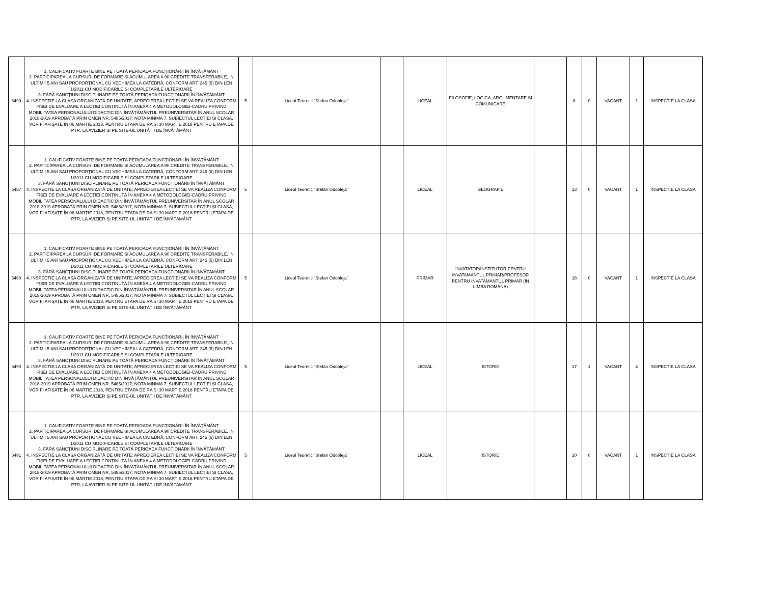| 6499 | 1. CALIFICATIV FOARTE BINE PE TOATĂ PERIOADA FUNCŢIONĂRII ÎN ÎNVĂŢĂMÂNT 2. PARTICIPAREA LA CURSURI DE FORMARE SI ACUMULAREA A 90 CREDITE TRANSFERABILE, IN ULTIMII 5 ANI SAU PROPORŢIONAL CU VECHIMEA LA CATEDRĂ, CONFORM ART. 245 (6) DIN LEN 1/2011 CU MODIFICARILE SI COMPLETARILE ULTERIOARE 3. FĂRĂ SANCŢIUNI DISCIPLINARE PE TOATĂ PERIOADA FUNCŢIONĂRII ÎN ÎNVĂŢĂMÂNT 4. INSPECTIE LA CLASA ORGANIZATĂ DE UNITATE; APRECIEREA LECȚIEI SE VA REALIZA CONFORM FIȘEI DE EVALUARE A LECȚIEI CONȚINUTĂ ÎN ANEXA 4 A METODOLOGIEI-CADRU PRIVIND MOBILITATEA PERSONALULUI DIDACTIC DIN ÎNVĂȚĂMÂNTUL PREUNIVERSITAR ÎN ANUL ȘCOLAR 2018-2019 APROBATĂ PRIN OMEN NR. 5485/2017; NOTA MINIMA 7, SUBIECTUL LECȚIEI ȘI CLASA, VOR FI AFIȘATE ÎN 06 MARTIE 2018, PENTRU ETAPA DE RA ȘI 30 MARTIE 2018 PENTRU ETAPA DE PTR, LA AVIZIER ȘI PE SITE-UL UNITĂȚII DE ÎNVĂȚĂMÂNT | 5 | Liceul Teoretic "Ștefan Odobleja" | | LICEAL | FILOSOFIE; LOGICA, ARGUMENTARE SI COMUNICARE | | 6 | 0 | VACANT | 1 | INSPECTIE LA CLASA |
| 6487 | 1. CALIFICATIV FOARTE BINE PE TOATĂ PERIOADA FUNCŢIONĂRII ÎN ÎNVĂŢĂMÂNT 2. PARTICIPAREA LA CURSURI DE FORMARE SI ACUMULAREA A 90 CREDITE TRANSFERABILE, IN ULTIMII 5 ANI SAU PROPORŢIONAL CU VECHIMEA LA CATEDRĂ, CONFORM ART. 245 (6) DIN LEN 1/2011 CU MODIFICARILE SI COMPLETARILE ULTERIOARE 3. FĂRĂ SANCŢIUNI DISCIPLINARE PE TOATĂ PERIOADA FUNCŢIONĂRII ÎN ÎNVĂŢĂMÂNT 4. INSPECTIE LA CLASA ORGANIZATĂ DE UNITATE; APRECIEREA LECȚIEI SE VA REALIZA CONFORM FIȘEI DE EVALUARE A LECȚIEI CONȚINUTĂ ÎN ANEXA 4 A METODOLOGIEI-CADRU PRIVIND MOBILITATEA PERSONALULUI DIDACTIC DIN ÎNVĂȚĂMÂNTUL PREUNIVERSITAR ÎN ANUL ȘCOLAR 2018-2019 APROBATĂ PRIN OMEN NR. 5485/2017; NOTA MINIMA 7, SUBIECTUL LECȚIEI ȘI CLASA, VOR FI AFIȘATE ÎN 06 MARTIE 2018, PENTRU ETAPA DE RA ȘI 30 MARTIE 2018 PENTRU ETAPA DE PTR, LA AVIZIER ȘI PE SITE-UL UNITĂȚII DE ÎNVĂȚĂMÂNT | 5 | Liceul Teoretic "Ștefan Odobleja" | | LICEAL | GEOGRAFIE | | 13 | 0 | VACANT | 1 | INSPECTIE LA CLASA |
| 6460 | 1. CALIFICATIV FOARTE BINE PE TOATĂ PERIOADA FUNCŢIONĂRII ÎN ÎNVĂŢĂMÂNT 2. PARTICIPAREA LA CURSURI DE FORMARE SI ACUMULAREA A 90 CREDITE TRANSFERABILE, IN ULTIMII 5 ANI SAU PROPORŢIONAL CU VECHIMEA LA CATEDRĂ, CONFORM ART. 245 (6) DIN LEN 1/2011 CU MODIFICARILE SI COMPLETARILE ULTERIOARE 3. FĂRĂ SANCŢIUNI DISCIPLINARE PE TOATĂ PERIOADA FUNCŢIONĂRII ÎN ÎNVĂŢĂMÂNT 4. INSPECTIE LA CLASA ORGANIZATĂ DE UNITATE; APRECIEREA LECȚIEI SE VA REALIZA CONFORM FIȘEI DE EVALUARE A LECȚIEI CONȚINUTĂ ÎN ANEXA 4 A METODOLOGIEI-CADRU PRIVIND MOBILITATEA PERSONALULUI DIDACTIC DIN ÎNVĂȚĂMÂNTUL PREUNIVERSITAR ÎN ANUL ȘCOLAR 2018-2019 APROBATĂ PRIN OMEN NR. 5485/2017; NOTA MINIMA 7, SUBIECTUL LECȚIEI ȘI CLASA, VOR FI AFIȘATE ÎN 06 MARTIE 2018, PENTRU ETAPA DE RA ȘI 30 MARTIE 2018 PENTRU ETAPA DE PTR, LA AVIZIER ȘI PE SITE-UL UNITĂȚII DE ÎNVĂȚĂMÂNT | 5 | Liceul Teoretic "Ștefan Odobleja" | | PRIMAR | INVATATOR/INSTITUTOR PENTRU INVATAMANTUL PRIMAR/PROFESOR PENTRU INVATAMANTUL PRIMAR (IN LIMBA ROMANA) | | 18 | 0 | VACANT | 1 | INSPECTIE LA CLASA |
| 6490 | 1. CALIFICATIV FOARTE BINE PE TOATĂ PERIOADA FUNCŢIONĂRII ÎN ÎNVĂŢĂMÂNT 2. PARTICIPAREA LA CURSURI DE FORMARE SI ACUMULAREA A 90 CREDITE TRANSFERABILE, IN ULTIMII 5 ANI SAU PROPORŢIONAL CU VECHIMEA LA CATEDRĂ, CONFORM ART. 245 (6) DIN LEN 1/2011 CU MODIFICARILE SI COMPLETARILE ULTERIOARE 3. FĂRĂ SANCŢIUNI DISCIPLINARE PE TOATĂ PERIOADA FUNCŢIONĂRII ÎN ÎNVĂŢĂMÂNT 4. INSPECTIE LA CLASA ORGANIZATĂ DE UNITATE; APRECIEREA LECȚIEI SE VA REALIZA CONFORM FIȘEI DE EVALUARE A LECȚIEI CONȚINUTĂ ÎN ANEXA 4 A METODOLOGIEI-CADRU PRIVIND MOBILITATEA PERSONALULUI DIDACTIC DIN ÎNVĂȚĂMÂNTUL PREUNIVERSITAR ÎN ANUL ȘCOLAR 2018-2019 APROBATĂ PRIN OMEN NR. 5485/2017; NOTA MINIMA 7, SUBIECTUL LECȚIEI ȘI CLASA, VOR FI AFIȘATE ÎN 06 MARTIE 2018, PENTRU ETAPA DE RA ȘI 30 MARTIE 2018 PENTRU ETAPA DE PTR, LA AVIZIER ȘI PE SITE-UL UNITĂȚII DE ÎNVĂȚĂMÂNT | 5 | Liceul Teoretic "Ștefan Odobleja" | | LICEAL | ISTORIE | | 17 | 1 | VACANT | 4 | INSPECTIE LA CLASA |
| 6491 | 1. CALIFICATIV FOARTE BINE PE TOATĂ PERIOADA FUNCŢIONĂRII ÎN ÎNVĂŢĂMÂNT 2. PARTICIPAREA LA CURSURI DE FORMARE SI ACUMULAREA A 90 CREDITE TRANSFERABILE, IN ULTIMII 5 ANI SAU PROPORŢIONAL CU VECHIMEA LA CATEDRĂ, CONFORM ART. 245 (6) DIN LEN 1/2011 CU MODIFICARILE SI COMPLETARILE ULTERIOARE 3. FĂRĂ SANCŢIUNI DISCIPLINARE PE TOATĂ PERIOADA FUNCŢIONĂRII ÎN ÎNVĂŢĂMÂNT 4. INSPECTIE LA CLASA ORGANIZATĂ DE UNITATE; APRECIEREA LECȚIEI SE VA REALIZA CONFORM FIȘEI DE EVALUARE A LECȚIEI CONȚINUTĂ ÎN ANEXA 4 A METODOLOGIEI-CADRU PRIVIND MOBILITATEA PERSONALULUI DIDACTIC DIN ÎNVĂȚĂMÂNTUL PREUNIVERSITAR ÎN ANUL ȘCOLAR 2018-2019 APROBATĂ PRIN OMEN NR. 5485/2017; NOTA MINIMA 7, SUBIECTUL LECȚIEI ȘI CLASA, VOR FI AFIȘATE ÎN 06 MARTIE 2018, PENTRU ETAPA DE RA ȘI 30 MARTIE 2018 PENTRU ETAPA DE PTR, LA AVIZIER ȘI PE SITE-UL UNITĂȚII DE ÎNVĂȚĂMÂNT | 5 | Liceul Teoretic "Ștefan Odobleja" | | LICEAL | ISTORIE | | 10 | 0 | VACANT | 1 | INSPECTIE LA CLASA |